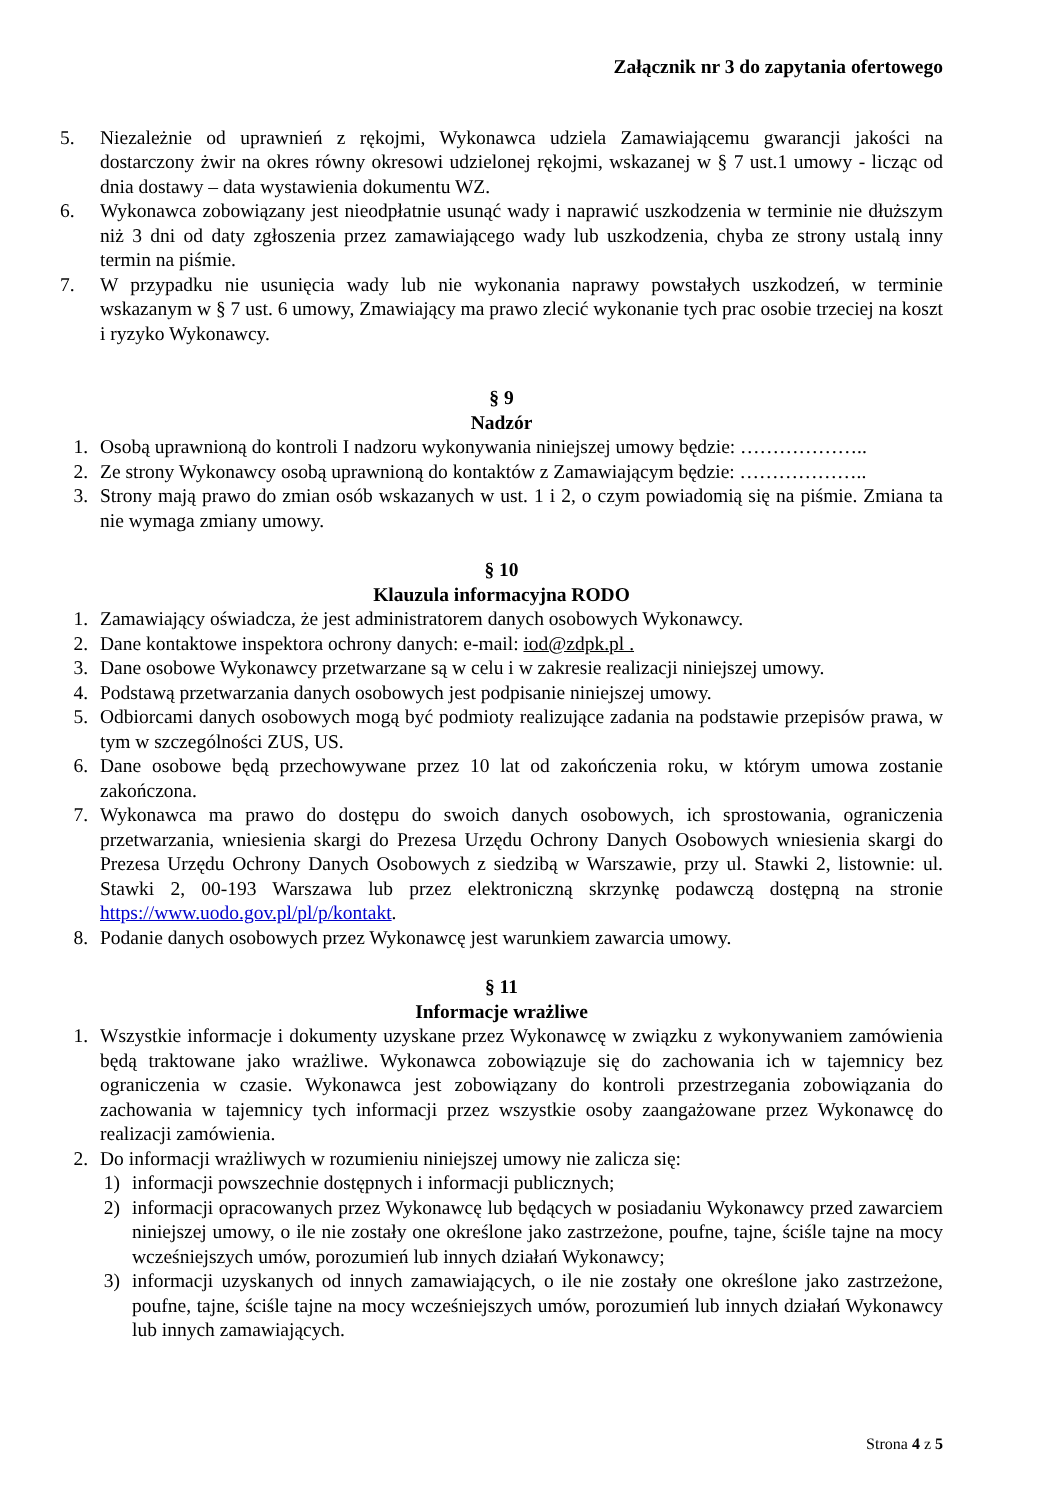Załącznik nr 3 do zapytania ofertowego
5. Niezależnie od uprawnień z rękojmi, Wykonawca udziela Zamawiającemu gwarancji jakości na dostarczony żwir na okres równy okresowi udzielonej rękojmi, wskazanej w § 7 ust.1 umowy - licząc od dnia dostawy – data wystawienia dokumentu WZ.
6. Wykonawca zobowiązany jest nieodpłatnie usunąć wady i naprawić uszkodzenia w terminie nie dłuższym niż 3 dni od daty zgłoszenia przez zamawiającego wady lub uszkodzenia, chyba ze strony ustalą inny termin na piśmie.
7. W przypadku nie usunięcia wady lub nie wykonania naprawy powstałych uszkodzeń, w terminie wskazanym w § 7 ust. 6 umowy, Zmawiający ma prawo zlecić wykonanie tych prac osobie trzeciej na koszt i ryzyko Wykonawcy.
§ 9
Nadzór
1. Osobą uprawnioną do kontroli I nadzoru wykonywania niniejszej umowy będzie: ………………..
2. Ze strony Wykonawcy osobą uprawnioną do kontaktów z Zamawiającym będzie: ………………..
3. Strony mają prawo do zmian osób wskazanych w ust. 1 i 2, o czym powiadomią się na piśmie. Zmiana ta nie wymaga zmiany umowy.
§ 10
Klauzula informacyjna RODO
1. Zamawiający oświadcza, że jest administratorem danych osobowych Wykonawcy.
2. Dane kontaktowe inspektora ochrony danych: e-mail: iod@zdpk.pl .
3. Dane osobowe Wykonawcy przetwarzane są w celu i w zakresie realizacji niniejszej umowy.
4. Podstawą przetwarzania danych osobowych jest podpisanie niniejszej umowy.
5. Odbiorcami danych osobowych mogą być podmioty realizujące zadania na podstawie przepisów prawa, w tym w szczególności ZUS, US.
6. Dane osobowe będą przechowywane przez 10 lat od zakończenia roku, w którym umowa zostanie zakończona.
7. Wykonawca ma prawo do dostępu do swoich danych osobowych, ich sprostowania, ograniczenia przetwarzania, wniesienia skargi do Prezesa Urzędu Ochrony Danych Osobowych wniesienia skargi do Prezesa Urzędu Ochrony Danych Osobowych z siedzibą w Warszawie, przy ul. Stawki 2, listownie: ul. Stawki 2, 00-193 Warszawa lub przez elektroniczną skrzynkę podawczą dostępną na stronie https://www.uodo.gov.pl/pl/p/kontakt.
8. Podanie danych osobowych przez Wykonawcę jest warunkiem zawarcia umowy.
§ 11
Informacje wrażliwe
1. Wszystkie informacje i dokumenty uzyskane przez Wykonawcę w związku z wykonywaniem zamówienia będą traktowane jako wrażliwe. Wykonawca zobowiązuje się do zachowania ich w tajemnicy bez ograniczenia w czasie. Wykonawca jest zobowiązany do kontroli przestrzegania zobowiązania do zachowania w tajemnicy tych informacji przez wszystkie osoby zaangażowane przez Wykonawcę do realizacji zamówienia.
2. Do informacji wrażliwych w rozumieniu niniejszej umowy nie zalicza się:
1) informacji powszechnie dostępnych i informacji publicznych;
2) informacji opracowanych przez Wykonawcę lub będących w posiadaniu Wykonawcy przed zawarciem niniejszej umowy, o ile nie zostały one określone jako zastrzeżone, poufne, tajne, ściśle tajne na mocy wcześniejszych umów, porozumień lub innych działań Wykonawcy;
3) informacji uzyskanych od innych zamawiających, o ile nie zostały one określone jako zastrzeżone, poufne, tajne, ściśle tajne na mocy wcześniejszych umów, porozumień lub innych działań Wykonawcy lub innych zamawiających.
Strona 4 z 5